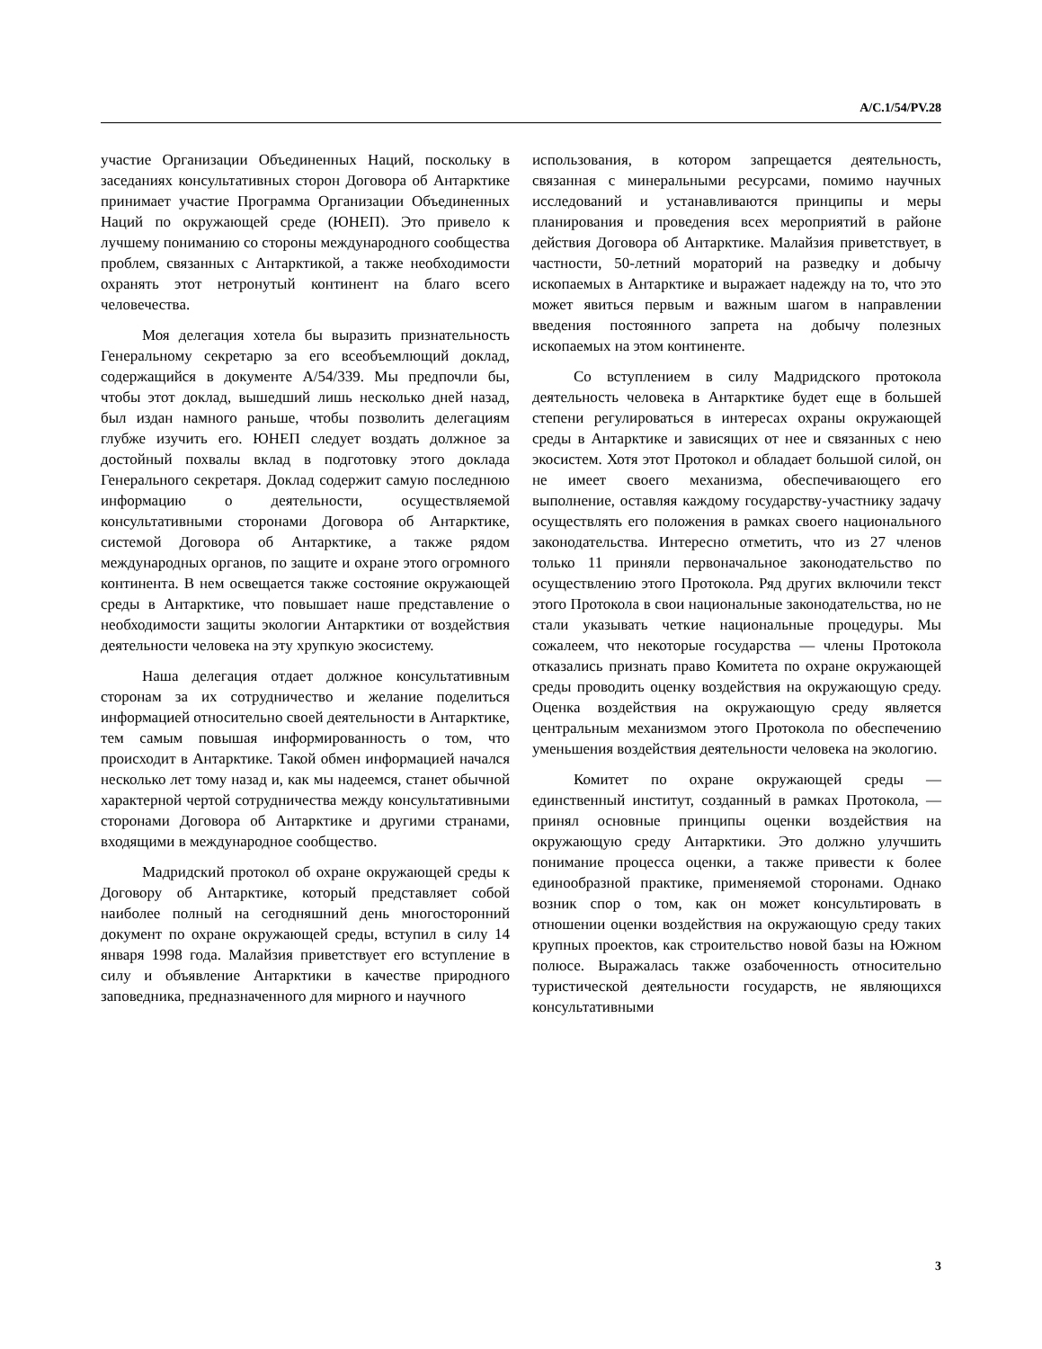A/C.1/54/PV.28
участие Организации Объединенных Наций, поскольку в заседаниях консультативных сторон Договора об Антарктике принимает участие Программа Организации Объединенных Наций по окружающей среде (ЮНЕП). Это привело к лучшему пониманию со стороны международного сообщества проблем, связанных с Антарктикой, а также необходимости охранять этот нетронутый континент на благо всего человечества.
Моя делегация хотела бы выразить признательность Генеральному секретарю за его всеобъемлющий доклад, содержащийся в документе A/54/339. Мы предпочли бы, чтобы этот доклад, вышедший лишь несколько дней назад, был издан намного раньше, чтобы позволить делегациям глубже изучить его. ЮНЕП следует воздать должное за достойный похвалы вклад в подготовку этого доклада Генерального секретаря. Доклад содержит самую последнюю информацию о деятельности, осуществляемой консультативными сторонами Договора об Антарктике, системой Договора об Антарктике, а также рядом международных органов, по защите и охране этого огромного континента. В нем освещается также состояние окружающей среды в Антарктике, что повышает наше представление о необходимости защиты экологии Антарктики от воздействия деятельности человека на эту хрупкую экосистему.
Наша делегация отдает должное консультативным сторонам за их сотрудничество и желание поделиться информацией относительно своей деятельности в Антарктике, тем самым повышая информированность о том, что происходит в Антарктике. Такой обмен информацией начался несколько лет тому назад и, как мы надеемся, станет обычной характерной чертой сотрудничества между консультативными сторонами Договора об Антарктике и другими странами, входящими в международное сообщество.
Мадридский протокол об охране окружающей среды к Договору об Антарктике, который представляет собой наиболее полный на сегодняшний день многосторонний документ по охране окружающей среды, вступил в силу 14 января 1998 года. Малайзия приветствует его вступление в силу и объявление Антарктики в качестве природного заповедника, предназначенного для мирного и научного
использования, в котором запрещается деятельность, связанная с минеральными ресурсами, помимо научных исследований и устанавливаются принципы и меры планирования и проведения всех мероприятий в районе действия Договора об Антарктике. Малайзия приветствует, в частности, 50-летний мораторий на разведку и добычу ископаемых в Антарктике и выражает надежду на то, что это может явиться первым и важным шагом в направлении введения постоянного запрета на добычу полезных ископаемых на этом континенте.
Со вступлением в силу Мадридского протокола деятельность человека в Антарктике будет еще в большей степени регулироваться в интересах охраны окружающей среды в Антарктике и зависящих от нее и связанных с нею экосистем. Хотя этот Протокол и обладает большой силой, он не имеет своего механизма, обеспечивающего его выполнение, оставляя каждому государству-участнику задачу осуществлять его положения в рамках своего национального законодательства. Интересно отметить, что из 27 членов только 11 приняли первоначальное законодательство по осуществлению этого Протокола. Ряд других включили текст этого Протокола в свои национальные законодательства, но не стали указывать четкие национальные процедуры. Мы сожалеем, что некоторые государства — члены Протокола отказались признать право Комитета по охране окружающей среды проводить оценку воздействия на окружающую среду. Оценка воздействия на окружающую среду является центральным механизмом этого Протокола по обеспечению уменьшения воздействия деятельности человека на экологию.
Комитет по охране окружающей среды — единственный институт, созданный в рамках Протокола, — принял основные принципы оценки воздействия на окружающую среду Антарктики. Это должно улучшить понимание процесса оценки, а также привести к более единообразной практике, применяемой сторонами. Однако возник спор о том, как он может консультировать в отношении оценки воздействия на окружающую среду таких крупных проектов, как строительство новой базы на Южном полюсе. Выражалась также озабоченность относительно туристической деятельности государств, не являющихся консультативными
3